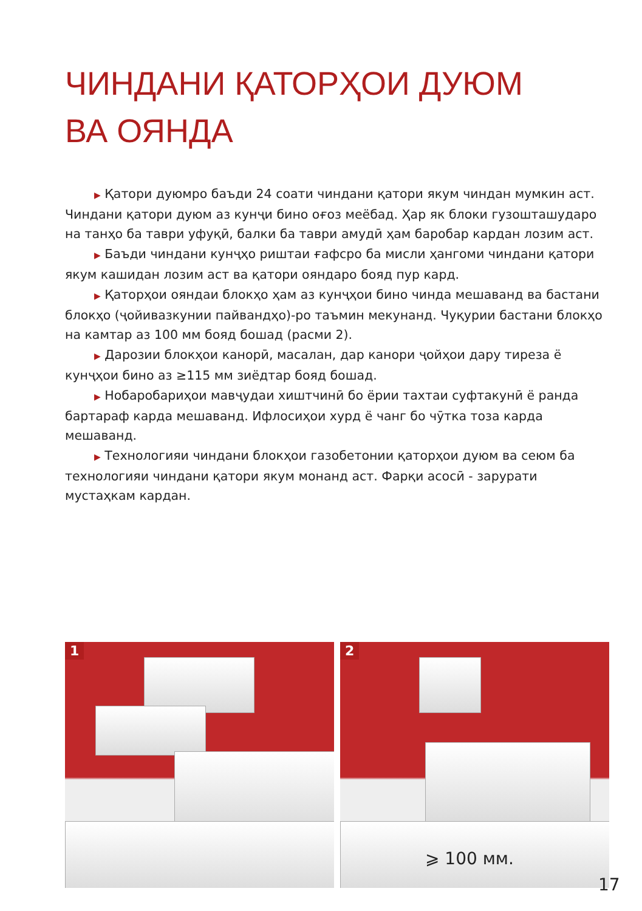ЧИНДАНИ ҚАТОРҲОИ ДУЮМ
ВА ОЯНДА
▶ Қатори дуюмро баъди 24 соати чиндани қатори якум чиндан мумкин аст. Чиндани қатори дуюм аз кунҷи бино оғоз меёбад. Ҳар як блоки гузошташударо на танҳо ба таври уфуқӣ, балки ба таври амудӣ ҳам баробар кардан лозим аст.
▶ Баъди чиндани кунҷҳо риштаи ғафсро ба мисли ҳангоми чиндани қатори якум кашидан лозим аст ва қатори ояндаро бояд пур кард.
▶ Қаторҳои ояндаи блокҳо ҳам аз кунҷҳои бино чинда мешаванд ва бастани блокҳо (ҷойивазкунии пайвандҳо)-ро таъмин мекунанд. Чуқурии бастани блокҳо на камтар аз 100 мм бояд бошад (расми 2).
▶ Дарозии блокҳои канорӣ, масалан, дар канори ҷойҳои дару тиреза ё кунҷҳои бино аз ≥115 мм зиёдтар бояд бошад.
▶ Нобаробариҳои мавҷудаи хиштчинӣ бо ёрии тахтаи суфтакунӣ ё ранда бартараф карда мешаванд. Ифлосиҳои хурд ё чанг бо чӯтка тоза карда мешаванд.
▶ Технологияи чиндани блокҳои газобетонии қаторҳои дуюм ва сеюм ба технологияи чиндани қатори якум монанд аст. Фарқи асосӣ - зарурати мустаҳкам кардан.
1
⩾ 100 мм.
2
17